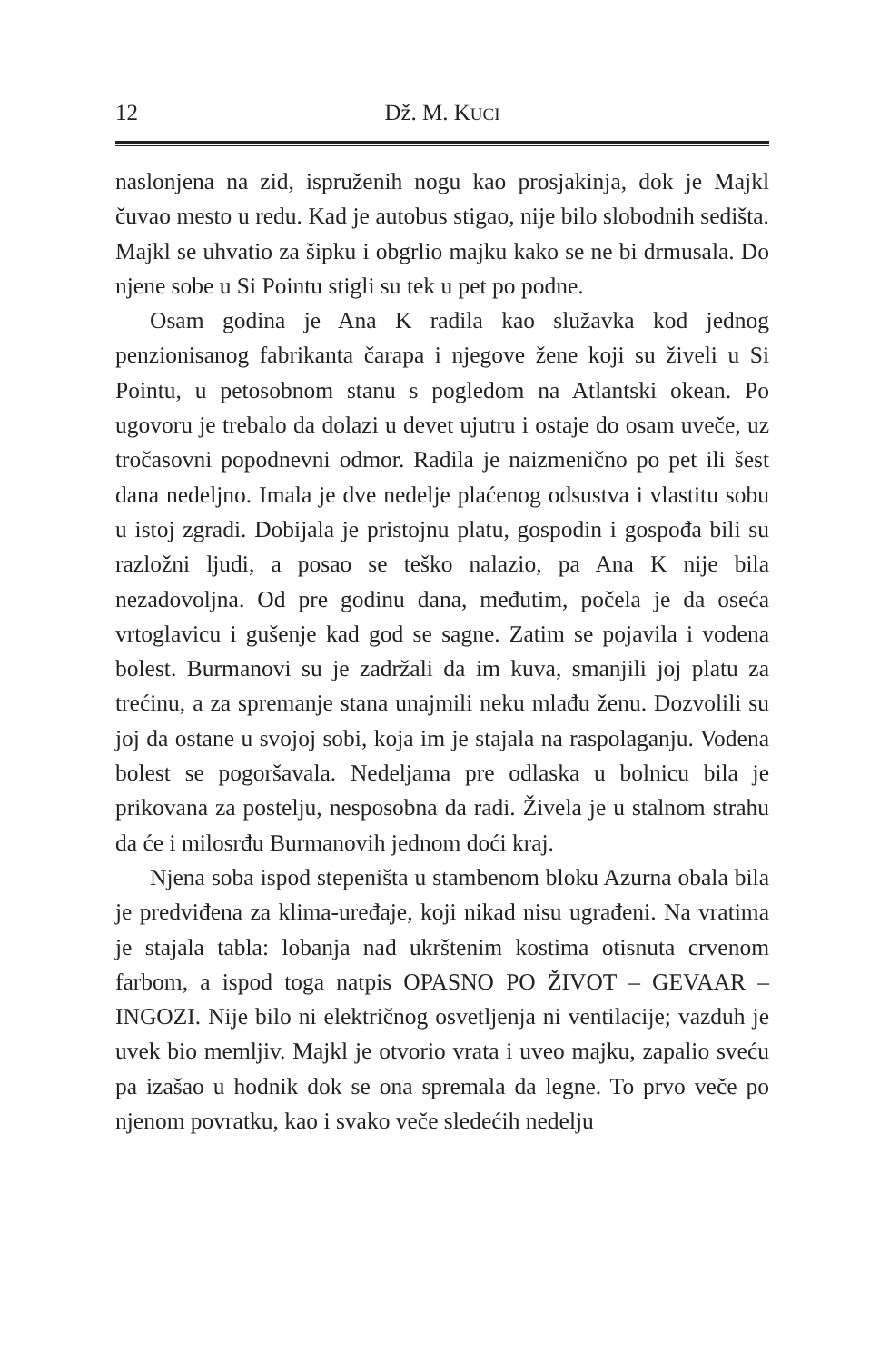12 Dž. M. KUCI
naslonjena na zid, ispruženih nogu kao prosjakinja, dok je Majkl čuvao mesto u redu. Kad je autobus stigao, nije bilo slobodnih sedišta. Majkl se uhvatio za šipku i obgrlio majku kako se ne bi drmusala. Do njene sobe u Si Pointu stigli su tek u pet po podne.
Osam godina je Ana K radila kao služavka kod jednog penzionisanog fabrikanta čarapa i njegove žene koji su živeli u Si Pointu, u petosobnom stanu s pogledom na Atlantski okean. Po ugovoru je trebalo da dolazi u devet ujutru i ostaje do osam uveče, uz tročasovni popodnevni odmor. Radila je naizmenično po pet ili šest dana nedeljno. Imala je dve nedelje plaćenog odsustva i vlastitu sobu u istoj zgradi. Dobijala je pristojnu platu, gospodin i gospođa bili su razložni ljudi, a posao se teško nalazio, pa Ana K nije bila nezadovoljna. Od pre godinu dana, međutim, počela je da oseća vrtoglavicu i gušenje kad god se sagne. Zatim se pojavila i vodena bolest. Burmanovi su je zadržali da im kuva, smanjili joj platu za trećinu, a za spremanje stana unajmili neku mlađu ženu. Dozvolili su joj da ostane u svojoj sobi, koja im je stajala na raspolaganju. Vodena bolest se pogoršavala. Nedeljama pre odlaska u bolnicu bila je prikovana za postelju, nesposobna da radi. Živela je u stalnom strahu da će i milosrđu Burmanovih jednom doći kraj.
Njena soba ispod stepeništa u stambenom bloku Azurna obala bila je predviđena za klima-uređaje, koji nikad nisu ugrađeni. Na vratima je stajala tabla: lobanja nad ukrštenim kostima otisnuta crvenom farbom, a ispod toga natpis OPASNO PO ŽIVOT – GEVAAR – INGOZI. Nije bilo ni električnog osvetljenja ni ventilacije; vazduh je uvek bio memljiv. Majkl je otvorio vrata i uveo majku, zapalio sveću pa izašao u hodnik dok se ona spremala da legne. To prvo veče po njenom povratku, kao i svako veče sledećih nedelju